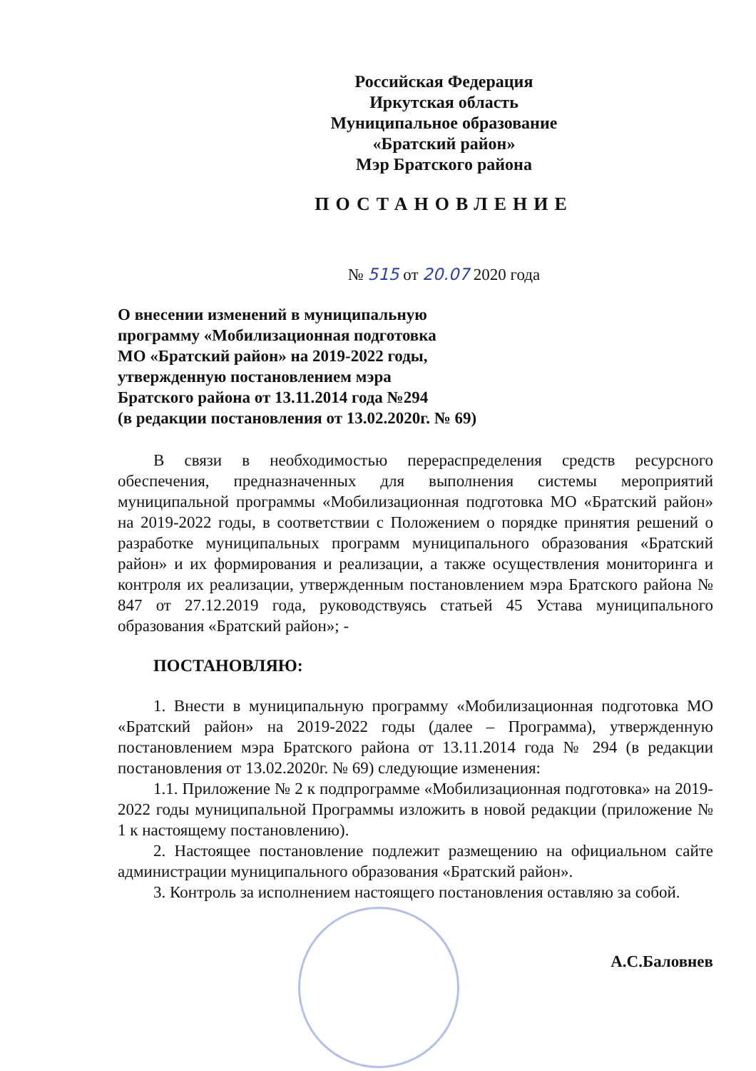Российская Федерация
Иркутская область
Муниципальное образование
«Братский район»
Мэр Братского района
ПОСТАНОВЛЕНИЕ
№ 515 от 20.07 2020 года
О внесении изменений в муниципальную
программу «Мобилизационная подготовка
МО «Братский район» на 2019-2022 годы,
утвержденную постановлением мэра
Братского района от 13.11.2014 года №294
(в редакции постановления от 13.02.2020г. № 69)
В связи в необходимостью перераспределения средств ресурсного обеспечения, предназначенных для выполнения системы мероприятий муниципальной программы «Мобилизационная подготовка МО «Братский район» на 2019-2022 годы, в соответствии с Положением о порядке принятия решений о разработке муниципальных программ муниципального образования «Братский район» и их формирования и реализации, а также осуществления мониторинга и контроля их реализации, утвержденным постановлением мэра Братского района № 847 от 27.12.2019 года, руководствуясь статьей 45 Устава муниципального образования «Братский район»; -
ПОСТАНОВЛЯЮ:
1. Внести в муниципальную программу «Мобилизационная подготовка МО «Братский район» на 2019-2022 годы (далее – Программа), утвержденную постановлением мэра Братского района от 13.11.2014 года № 294 (в редакции постановления от 13.02.2020г. № 69) следующие изменения:
1.1. Приложение № 2 к подпрограмме «Мобилизационная подготовка» на 2019-2022 годы муниципальной Программы изложить в новой редакции (приложение № 1 к настоящему постановлению).
2. Настоящее постановление подлежит размещению на официальном сайте администрации муниципального образования «Братский район».
3. Контроль за исполнением настоящего постановления оставляю за собой.
А.С.Баловнев